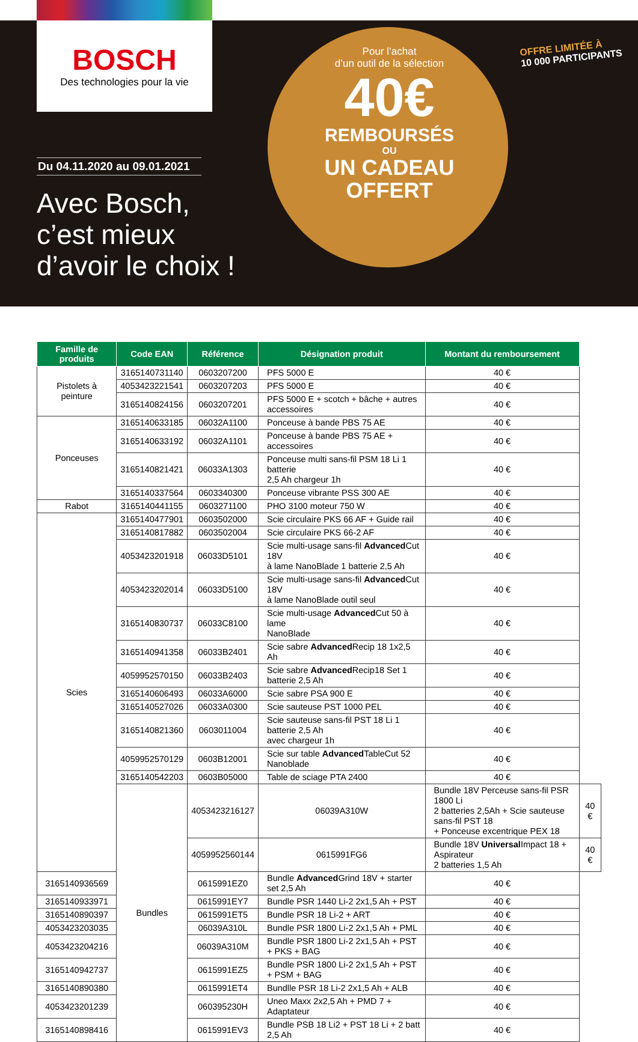BOSCH
Des technologies pour la vie
Du 04.11.2020 au 09.01.2021
Avec Bosch,
c’est mieux
d’avoir le choix !
Pour l’achat
d’un outil de la sélection
40€
REMBOURSÉS
OU
UN CADEAU
OFFERT
OFFRE LIMITÉE À
10 000 PARTICIPANTS
| Famille de produits | Code EAN | Référence | Désignation produit | Montant du remboursement | |
| --- | --- | --- | --- | --- | --- |
| Pistolets à peinture | 3165140731140 | 0603207200 | PFS 5000 E | 40 € | |
| | 4053423221541 | 0603207203 | PFS 5000 E | 40 € | |
| | 3165140824156 | 0603207201 | PFS 5000 E + scotch + bâche + autres accessoires | 40 € | |
| Ponceuses | 3165140633185 | 06032A1100 | Ponceuse à bande PBS 75 AE | 40 € | |
| | 3165140633192 | 06032A1101 | Ponceuse à bande PBS 75 AE + accessoires | 40 € | |
| | 3165140821421 | 06033A1303 | Ponceuse multi sans-fil PSM 18 Li 1 batterie 2,5 Ah chargeur 1h | 40 € | |
| | 3165140337564 | 0603340300 | Ponceuse vibrante PSS 300 AE | 40 € | |
| Rabot | 3165140441155 | 0603271100 | PHO 3100 moteur 750 W | 40 € | |
| Scies | 3165140477901 | 0603502000 | Scie circulaire PKS 66 AF + Guide rail | 40 € | |
| | 3165140817882 | 0603502004 | Scie circulaire PKS 66-2 AF | 40 € | |
| | 4053423201918 | 06033D5101 | Scie multi-usage sans-fil Advanced Cut 18V à lame NanoBlade 1 batterie 2,5 Ah | 40 € | |
| | 4053423202014 | 06033D5100 | Scie multi-usage sans-fil Advanced Cut 18V à lame NanoBlade outil seul | 40 € | |
| | 3165140830737 | 06033C8100 | Scie multi-usage Advanced Cut 50 à lame NanoBlade | 40 € | |
| | 3165140941358 | 06033B2401 | Scie sabre Advanced Recip 18 1x2,5 Ah | 40 € | |
| | 4059952570150 | 06033B2403 | Scie sabre Advanced Recip18 Set 1 batterie 2,5 Ah | 40 € | |
| | 3165140606493 | 06033A6000 | Scie sabre PSA 900 E | 40 € | |
| | 3165140527026 | 06033A0300 | Scie sauteuse PST 1000 PEL | 40 € | |
| | 3165140821360 | 0603011004 | Scie sauteuse sans-fil PST 18 Li 1 batterie 2,5 Ah avec chargeur 1h | 40 € | |
| | 4059952570129 | 0603B12001 | Scie sur table Advanced TableCut 52 Nanoblade | 40 € | |
| | 3165140542203 | 0603B05000 | Table de sciage PTA 2400 | 40 € | |
| | Bundles | 4053423216127 | 06039A310W | Bundle 18V Perceuse sans-fil PSR 1800 Li 2 batteries 2,5Ah + Scie sauteuse sans-fil PST 18 + Ponceuse excentrique PEX 18 | 40 € |
| | | 4059952560144 | 0615991FG6 | Bundle 18V Universal Impact 18 + Aspirateur 2 batteries 1,5 Ah | 40 € |
| 3165140936569 | | 0615991EZ0 | Bundle Advanced Grind 18V + starter set 2,5 Ah | 40 € | |
| 3165140933971 | | 0615991EY7 | Bundle PSR 1440 Li-2 2x1,5 Ah + PST | 40 € | |
| 3165140890397 | | 0615991ET5 | Bundle PSR 18 Li-2 + ART | 40 € | |
| 4053423203035 | | 06039A310L | Bundle PSR 1800 Li-2 2x1,5 Ah + PML | 40 € | |
| 4053423204216 | | 06039A310M | Bundle PSR 1800 Li-2 2x1,5 Ah + PST + PKS + BAG | 40 € | |
| 3165140942737 | | 0615991EZ5 | Bundle PSR 1800 Li-2 2x1,5 Ah + PST + PSM + BAG | 40 € | |
| 3165140890380 | | 0615991ET4 | Bundlle PSR 18 Li-2 2x1,5 Ah + ALB | 40 € | |
| 4053423201239 | | 060395230H | Uneo Maxx 2x2,5 Ah + PMD 7 + Adaptateur | 40 € | |
| 3165140898416 | | 0615991EV3 | Bundle PSB 18 Li2 + PST 18 Li + 2 batt 2,5 Ah | 40 € | |